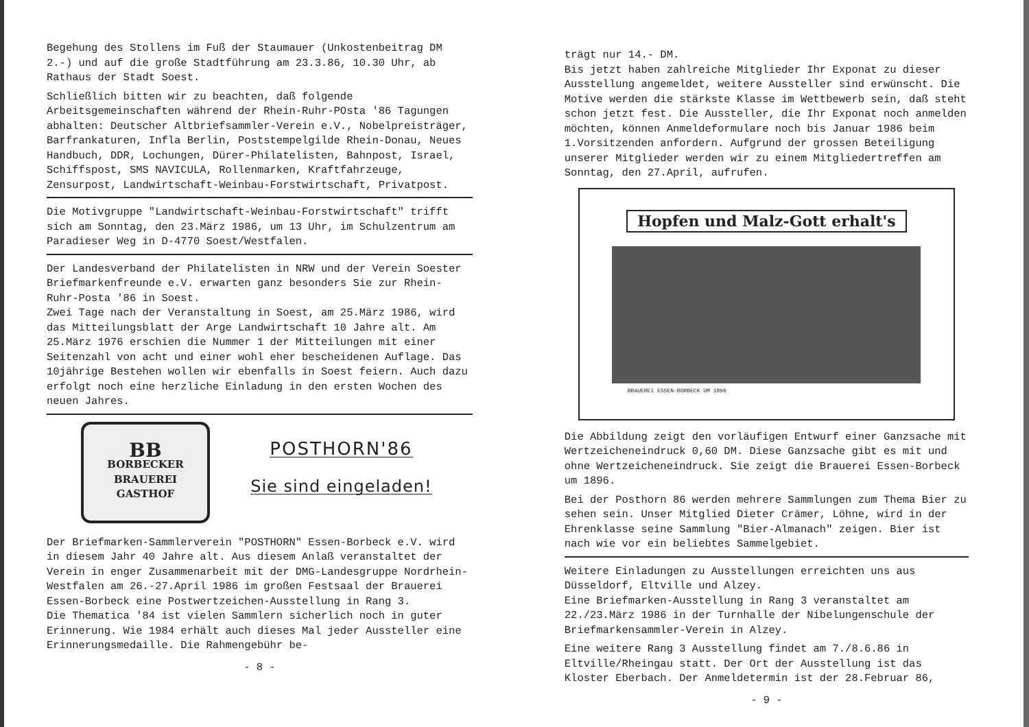Begehung des Stollens im Fuß der Staumauer (Unkostenbeitrag DM 2.-) und auf die große Stadtführung am 23.3.86, 10.30 Uhr, ab Rathaus der Stadt Soest.
Schließlich bitten wir zu beachten, daß folgende Arbeitsgemeinschaften während der Rhein-Ruhr-POsta '86 Tagungen abhalten: Deutscher Altbriefsammler-Verein e.V., Nobelpreisträger, Barfrankaturen, Infla Berlin, Poststempelgilde Rhein-Donau, Neues Handbuch, DDR, Lochungen, Dürer-Philatelisten, Bahnpost, Israel, Schiffspost, SMS NAVICULA, Rollenmarken, Kraftfahrzeuge, Zensurpost, Landwirtschaft-Weinbau-Forstwirtschaft, Privatpost.
Die Motivgruppe "Landwirtschaft-Weinbau-Forstwirtschaft" trifft sich am Sonntag, den 23.März 1986, um 13 Uhr, im Schulzentrum am Paradieser Weg in D-4770 Soest/Westfalen.
Der Landesverband der Philatelisten in NRW und der Verein Soester Briefmarkenfreunde e.V. erwarten ganz besonders Sie zur Rhein-Ruhr-Posta '86 in Soest.
Zwei Tage nach der Veranstaltung in Soest, am 25.März 1986, wird das Mitteilungsblatt der Arge Landwirtschaft 10 Jahre alt. Am 25.März 1976 erschien die Nummer 1 der Mitteilungen mit einer Seitenzahl von acht und einer wohl eher bescheidenen Auflage. Das 10jährige Bestehen wollen wir ebenfalls in Soest feiern. Auch dazu erfolgt noch eine herzliche Einladung in den ersten Wochen des neuen Jahres.
BB
BORBECKER
BRAUEREI
GASTHOF
POSTHORN'86
Sie sind eingeladen!
Der Briefmarken-Sammlerverein "POSTHORN" Essen-Borbeck e.V. wird in diesem Jahr 40 Jahre alt. Aus diesem Anlaß veranstaltet der Verein in enger Zusammenarbeit mit der DMG-Landesgruppe Nordrhein-Westfalen am 26.-27.April 1986 im großen Festsaal der Brauerei Essen-Borbeck eine Postwertzeichen-Ausstellung in Rang 3.
Die Thematica '84 ist vielen Sammlern sicherlich noch in guter Erinnerung. Wie 1984 erhält auch dieses Mal jeder Aussteller eine Erinnerungsmedaille. Die Rahmengebühr be-
- 8 -
trägt nur 14.- DM.
Bis jetzt haben zahlreiche Mitglieder Ihr Exponat zu dieser Ausstellung angemeldet, weitere Aussteller sind erwünscht. Die Motive werden die stärkste Klasse im Wettbewerb sein, daß steht schon jetzt fest. Die Aussteller, die Ihr Exponat noch anmelden möchten, können Anmeldeformulare noch bis Januar 1986 beim 1.Vorsitzenden anfordern. Aufgrund der grossen Beteiligung unserer Mitglieder werden wir zu einem Mitgliedertreffen am Sonntag, den 27.April, aufrufen.
Hopfen und Malz-Gott erhalt's
BRAUEREI ESSEN-BORBECK UM 1896
Die Abbildung zeigt den vorläufigen Entwurf einer Ganzsache mit Wertzeicheneindruck 0,60 DM. Diese Ganzsache gibt es mit und ohne Wertzeicheneindruck. Sie zeigt die Brauerei Essen-Borbeck um 1896.
Bei der Posthorn 86 werden mehrere Sammlungen zum Thema Bier zu sehen sein. Unser Mitglied Dieter Crämer, Löhne, wird in der Ehrenklasse seine Sammlung "Bier-Almanach" zeigen. Bier ist nach wie vor ein beliebtes Sammelgebiet.
Weitere Einladungen zu Ausstellungen erreichten uns aus Düsseldorf, Eltville und Alzey.
Eine Briefmarken-Ausstellung in Rang 3 veranstaltet am 22./23.März 1986 in der Turnhalle der Nibelungenschule der Briefmarkensammler-Verein in Alzey.
Eine weitere Rang 3 Ausstellung findet am 7./8.6.86 in Eltville/Rheingau statt. Der Ort der Ausstellung ist das Kloster Eberbach. Der Anmeldetermin ist der 28.Februar 86,
- 9 -